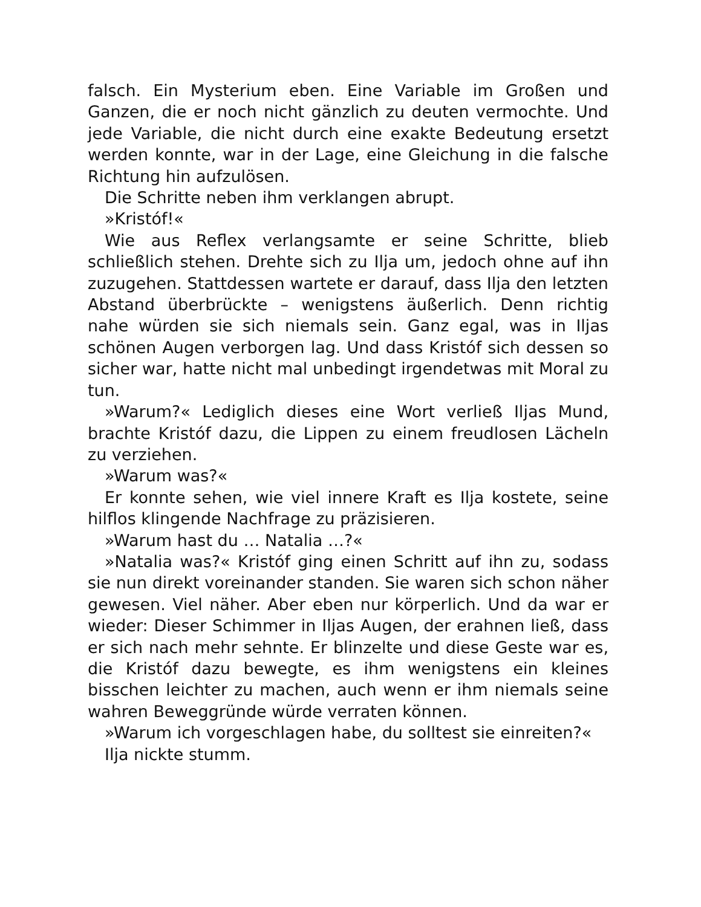falsch. Ein Mysterium eben. Eine Variable im Großen und Ganzen, die er noch nicht gänzlich zu deuten vermochte. Und jede Variable, die nicht durch eine exakte Bedeutung ersetzt werden konnte, war in der Lage, eine Gleichung in die falsche Richtung hin aufzulösen.
Die Schritte neben ihm verklangen abrupt.
»Kristóf!«
Wie aus Reflex verlangsamte er seine Schritte, blieb schließlich stehen. Drehte sich zu Ilja um, jedoch ohne auf ihn zuzugehen. Stattdessen wartete er darauf, dass Ilja den letzten Abstand überbrückte – wenigstens äußerlich. Denn richtig nahe würden sie sich niemals sein. Ganz egal, was in Iljas schönen Augen verborgen lag. Und dass Kristóf sich dessen so sicher war, hatte nicht mal unbedingt irgendetwas mit Moral zu tun.
»Warum?« Lediglich dieses eine Wort verließ Iljas Mund, brachte Kristóf dazu, die Lippen zu einem freudlosen Lächeln zu verziehen.
»Warum was?«
Er konnte sehen, wie viel innere Kraft es Ilja kostete, seine hilflos klingende Nachfrage zu präzisieren.
»Warum hast du … Natalia …?«
»Natalia was?« Kristóf ging einen Schritt auf ihn zu, sodass sie nun direkt voreinander standen. Sie waren sich schon näher gewesen. Viel näher. Aber eben nur körperlich. Und da war er wieder: Dieser Schimmer in Iljas Augen, der erahnen ließ, dass er sich nach mehr sehnte. Er blinzelte und diese Geste war es, die Kristóf dazu bewegte, es ihm wenigstens ein kleines bisschen leichter zu machen, auch wenn er ihm niemals seine wahren Beweggründe würde verraten können.
»Warum ich vorgeschlagen habe, du solltest sie einreiten?«
Ilja nickte stumm.